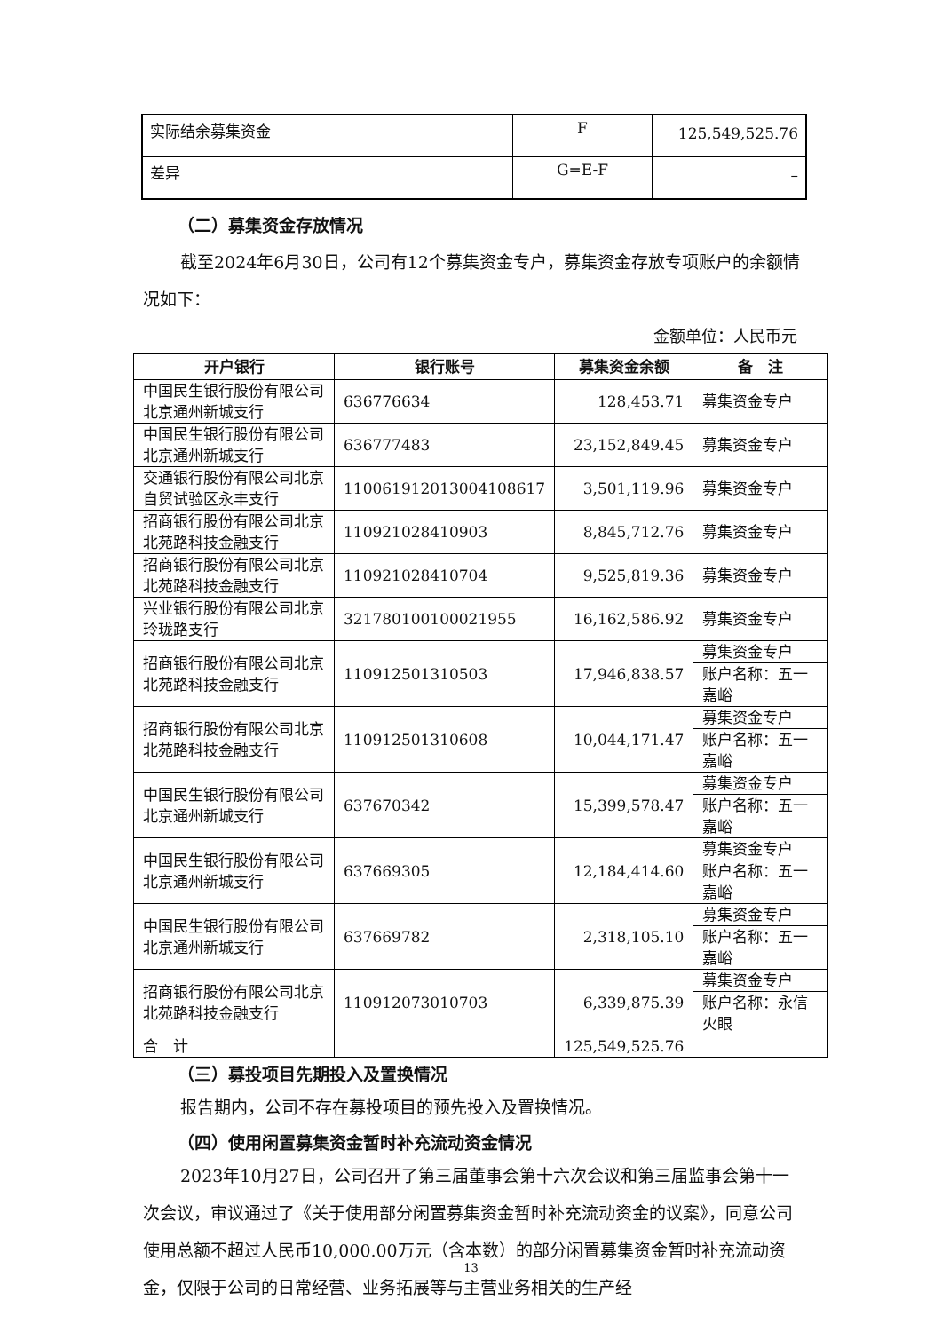| 实际结余募集资金 | F | 125,549,525.76 |
| 差异 | G=E-F | – |
（二）募集资金存放情况
截至2024年6月30日，公司有12个募集资金专户，募集资金存放专项账户的余额情况如下：
金额单位：人民币元
| 开户银行 | 银行账号 | 募集资金余额 | 备 注 |
| --- | --- | --- | --- |
| 中国民生银行股份有限公司北京通州新城支行 | 636776634 | 128,453.71 | 募集资金专户 |
| 中国民生银行股份有限公司北京通州新城支行 | 636777483 | 23,152,849.45 | 募集资金专户 |
| 交通银行股份有限公司北京自贸试验区永丰支行 | 110061912013004108617 | 3,501,119.96 | 募集资金专户 |
| 招商银行股份有限公司北京北苑路科技金融支行 | 110921028410903 | 8,845,712.76 | 募集资金专户 |
| 招商银行股份有限公司北京北苑路科技金融支行 | 110921028410704 | 9,525,819.36 | 募集资金专户 |
| 兴业银行股份有限公司北京玲珑路支行 | 321780100100021955 | 16,162,586.92 | 募集资金专户 |
| 招商银行股份有限公司北京北苑路科技金融支行 | 110912501310503 | 17,946,838.57 | 募集资金专户 |
| | | | 账户名称：五一嘉峪 |
| 招商银行股份有限公司北京北苑路科技金融支行 | 110912501310608 | 10,044,171.47 | 募集资金专户 |
| | | | 账户名称：五一嘉峪 |
| 中国民生银行股份有限公司北京通州新城支行 | 637670342 | 15,399,578.47 | 募集资金专户 |
| | | | 账户名称：五一嘉峪 |
| 中国民生银行股份有限公司北京通州新城支行 | 637669305 | 12,184,414.60 | 募集资金专户 |
| | | | 账户名称：五一嘉峪 |
| 中国民生银行股份有限公司北京通州新城支行 | 637669782 | 2,318,105.10 | 募集资金专户 |
| | | | 账户名称：五一嘉峪 |
| 招商银行股份有限公司北京北苑路科技金融支行 | 110912073010703 | 6,339,875.39 | 募集资金专户 |
| | | | 账户名称：永信火眼 |
| 合 计 | | 125,549,525.76 | |
（三）募投项目先期投入及置换情况
报告期内，公司不存在募投项目的预先投入及置换情况。
（四）使用闲置募集资金暂时补充流动资金情况
2023年10月27日，公司召开了第三届董事会第十六次会议和第三届监事会第十一次会议，审议通过了《关于使用部分闲置募集资金暂时补充流动资金的议案》，同意公司使用总额不超过人民币10,000.00万元（含本数）的部分闲置募集资金暂时补充流动资金，仅限于公司的日常经营、业务拓展等与主营业务相关的生产经
13